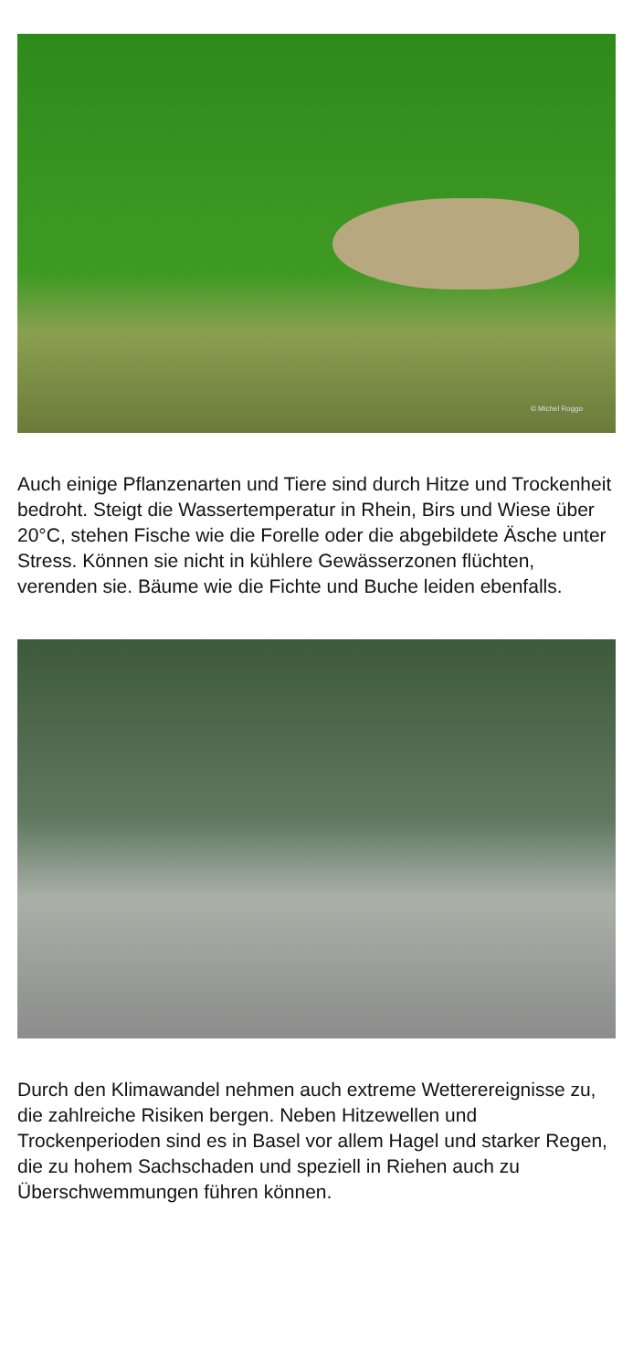© Michel Roggo
Auch einige Pflanzenarten und Tiere sind durch Hitze und Trockenheit bedroht. Steigt die Wassertemperatur in Rhein, Birs und Wiese über 20°C, stehen Fische wie die Forelle oder die abgebildete Äsche unter Stress. Können sie nicht in kühlere Gewässerzonen flüchten, verenden sie. Bäume wie die Fichte und Buche leiden ebenfalls.
Durch den Klimawandel nehmen auch extreme Wetterereignisse zu, die zahlreiche Risiken bergen. Neben Hitzewellen und Trockenperioden sind es in Basel vor allem Hagel und starker Regen, die zu hohem Sachschaden und speziell in Riehen auch zu Überschwemmungen führen können.